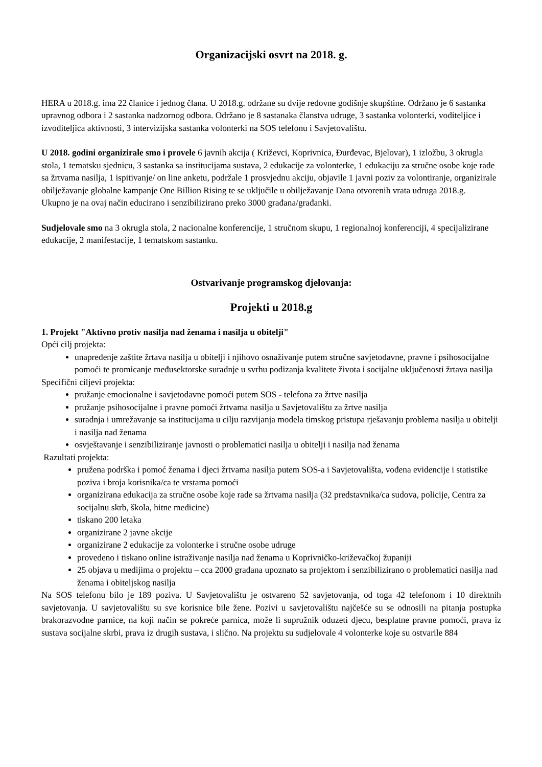Organizacijski osvrt na 2018. g.
HERA u 2018.g. ima 22 članice i jednog člana. U 2018.g. održane su dvije redovne godišnje skupštine. Održano je 6 sastanka upravnog odbora i 2 sastanka nadzornog odbora. Održano je 8 sastanaka članstva udruge, 3 sastanka volonterki, voditeljice i izvoditeljica aktivnosti, 3 intervizijska sastanka volonterki na SOS telefonu i Savjetovalištu.
U 2018. godini organizirale smo i provele 6 javnih akcija ( Križevci, Koprivnica, Đurđevac, Bjelovar), 1 izložbu, 3 okrugla stola, 1 tematsku sjednicu, 3 sastanka sa institucijama sustava, 2 edukacije za volonterke, 1 edukaciju za stručne osobe koje rade sa žrtvama nasilja, 1 ispitivanje/ on line anketu, podržale 1 prosvjednu akciju, objavile 1 javni poziv za volontiranje, organizirale obilježavanje globalne kampanje One Billion Rising te se uključile u obilježavanje Dana otvorenih vrata udruga 2018.g.
Ukupno je na ovaj način educirano i senzibilizirano preko 3000 građana/građanki.
Sudjelovale smo na 3 okrugla stola, 2 nacionalne konferencije, 1 stručnom skupu, 1 regionalnoj konferenciji, 4 specijalizirane edukacije, 2 manifestacije, 1 tematskom sastanku.
Ostvarivanje programskog djelovanja:
Projekti u 2018.g
1. Projekt "Aktivno protiv nasilja nad ženama i nasilja u obitelji"
Opći cilj projekta:
unapređenje zaštite žrtava nasilja u obitelji i njihovo osnaživanje putem stručne savjetodavne, pravne i psihosocijalne pomoći te promicanje međusektorske suradnje u svrhu podizanja kvalitete života i socijalne uključenosti žrtava nasilja
Specifični ciljevi projekta:
pružanje emocionalne i savjetodavne pomoći putem SOS - telefona za žrtve nasilja
pružanje psihosocijalne i pravne pomoći žrtvama nasilja u Savjetovalištu za žrtve nasilja
suradnja i umrežavanje sa institucijama u cilju razvijanja modela timskog pristupa rješavanju problema nasilja u obitelji i nasilja nad ženama
osvještavanje i senzibiliziranje javnosti o problematici nasilja u obitelji i nasilja nad ženama
Razultati projekta:
pružena podrška i pomoć ženama i djeci žrtvama nasilja putem SOS-a i Savjetovališta, vođena evidencije i statistike poziva i broja korisnika/ca te vrstama pomoći
organizirana edukacija za stručne osobe koje rade sa žrtvama nasilja (32 predstavnika/ca sudova, policije, Centra za socijalnu skrb, škola, hitne medicine)
tiskano 200 letaka
organizirane 2 javne akcije
organizirane 2 edukacije za volonterke i stručne osobe udruge
provedeno i tiskano online istraživanje nasilja nad ženama u Koprivničko-križevačkoj županiji
25 objava u medijima o projektu – cca 2000 građana upoznato sa projektom i senzibilizirano o problematici nasilja nad ženama i obiteljskog nasilja
Na SOS telefonu bilo je 189 poziva. U Savjetovalištu je ostvareno 52 savjetovanja, od toga 42 telefonom i 10 direktnih savjetovanja. U savjetovalištu su sve korisnice bile žene. Pozivi u savjetovalištu najčešće su se odnosili na pitanja postupka brakorazvodne parnice, na koji način se pokreće parnica, može li supružnik oduzeti djecu, besplatne pravne pomoći, prava iz sustava socijalne skrbi, prava iz drugih sustava, i slično. Na projektu su sudjelovale 4 volonterke koje su ostvarile 884